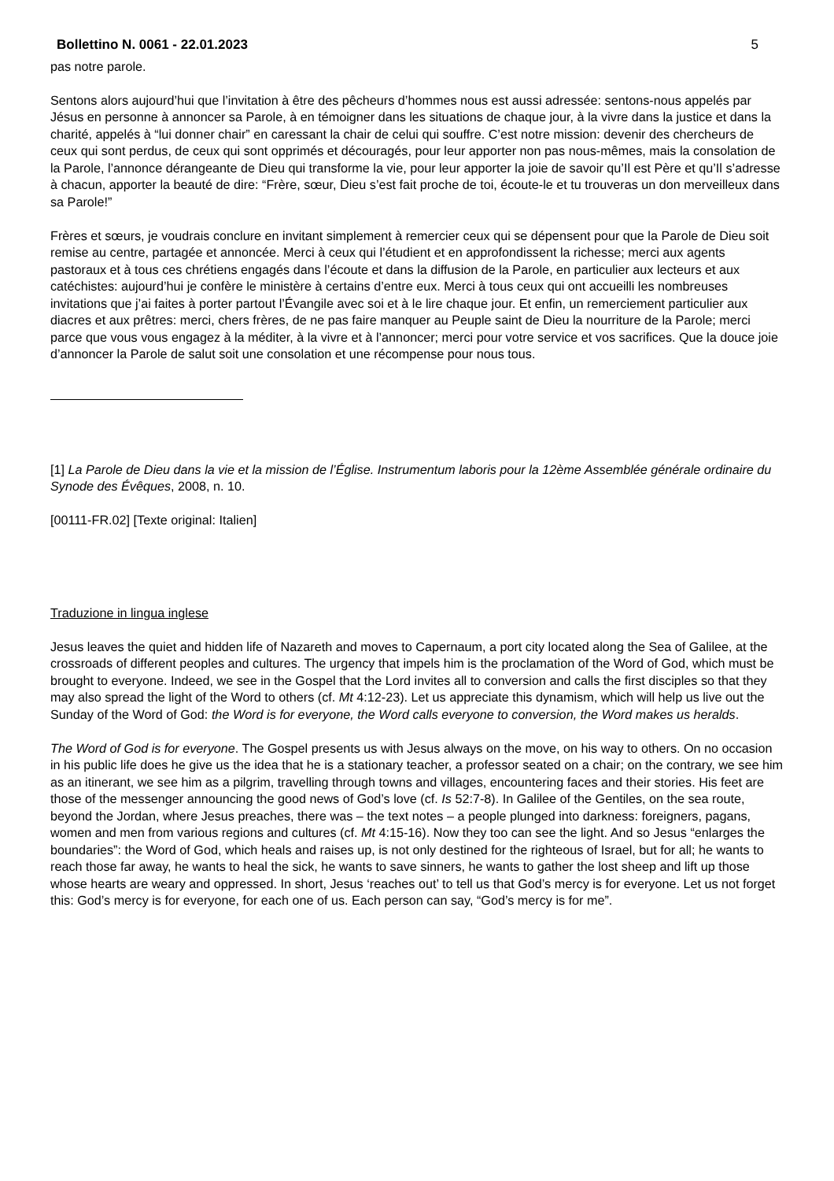Bollettino N. 0061 - 22.01.2023 5
pas notre parole.
Sentons alors aujourd’hui que l’invitation à être des pêcheurs d’hommes nous est aussi adressée: sentons-nous appelés par Jésus en personne à annoncer sa Parole, à en témoigner dans les situations de chaque jour, à la vivre dans la justice et dans la charité, appelés à “lui donner chair” en caressant la chair de celui qui souffre. C’est notre mission: devenir des chercheurs de ceux qui sont perdus, de ceux qui sont opprimés et découragés, pour leur apporter non pas nous-mêmes, mais la consolation de la Parole, l’annonce dérangeante de Dieu qui transforme la vie, pour leur apporter la joie de savoir qu’Il est Père et qu’Il s’adresse à chacun, apporter la beauté de dire: “Frère, sœur, Dieu s’est fait proche de toi, écoute-le et tu trouveras un don merveilleux dans sa Parole!”
Frères et sœurs, je voudrais conclure en invitant simplement à remercier ceux qui se dépensent pour que la Parole de Dieu soit remise au centre, partagée et annoncée. Merci à ceux qui l’étudient et en approfondissent la richesse; merci aux agents pastoraux et à tous ces chrétiens engagés dans l’écoute et dans la diffusion de la Parole, en particulier aux lecteurs et aux catéchistes: aujourd’hui je confère le ministère à certains d’entre eux. Merci à tous ceux qui ont accueilli les nombreuses invitations que j’ai faites à porter partout l’Évangile avec soi et à le lire chaque jour. Et enfin, un remerciement particulier aux diacres et aux prêtres: merci, chers frères, de ne pas faire manquer au Peuple saint de Dieu la nourriture de la Parole; merci parce que vous vous engagez à la méditer, à la vivre et à l’annoncer; merci pour votre service et vos sacrifices. Que la douce joie d’annoncer la Parole de salut soit une consolation et une récompense pour nous tous.
[1] La Parole de Dieu dans la vie et la mission de l’Église. Instrumentum laboris pour la 12ème Assemblée générale ordinaire du Synode des Évêques, 2008, n. 10.
[00111-FR.02] [Texte original: Italien]
Traduzione in lingua inglese
Jesus leaves the quiet and hidden life of Nazareth and moves to Capernaum, a port city located along the Sea of Galilee, at the crossroads of different peoples and cultures. The urgency that impels him is the proclamation of the Word of God, which must be brought to everyone. Indeed, we see in the Gospel that the Lord invites all to conversion and calls the first disciples so that they may also spread the light of the Word to others (cf. Mt 4:12-23). Let us appreciate this dynamism, which will help us live out the Sunday of the Word of God: the Word is for everyone, the Word calls everyone to conversion, the Word makes us heralds.
The Word of God is for everyone. The Gospel presents us with Jesus always on the move, on his way to others. On no occasion in his public life does he give us the idea that he is a stationary teacher, a professor seated on a chair; on the contrary, we see him as an itinerant, we see him as a pilgrim, travelling through towns and villages, encountering faces and their stories. His feet are those of the messenger announcing the good news of God’s love (cf. Is 52:7-8). In Galilee of the Gentiles, on the sea route, beyond the Jordan, where Jesus preaches, there was – the text notes – a people plunged into darkness: foreigners, pagans, women and men from various regions and cultures (cf. Mt 4:15-16). Now they too can see the light. And so Jesus “enlarges the boundaries”: the Word of God, which heals and raises up, is not only destined for the righteous of Israel, but for all; he wants to reach those far away, he wants to heal the sick, he wants to save sinners, he wants to gather the lost sheep and lift up those whose hearts are weary and oppressed. In short, Jesus ‘reaches out’ to tell us that God’s mercy is for everyone. Let us not forget this: God’s mercy is for everyone, for each one of us. Each person can say, “God’s mercy is for me”.